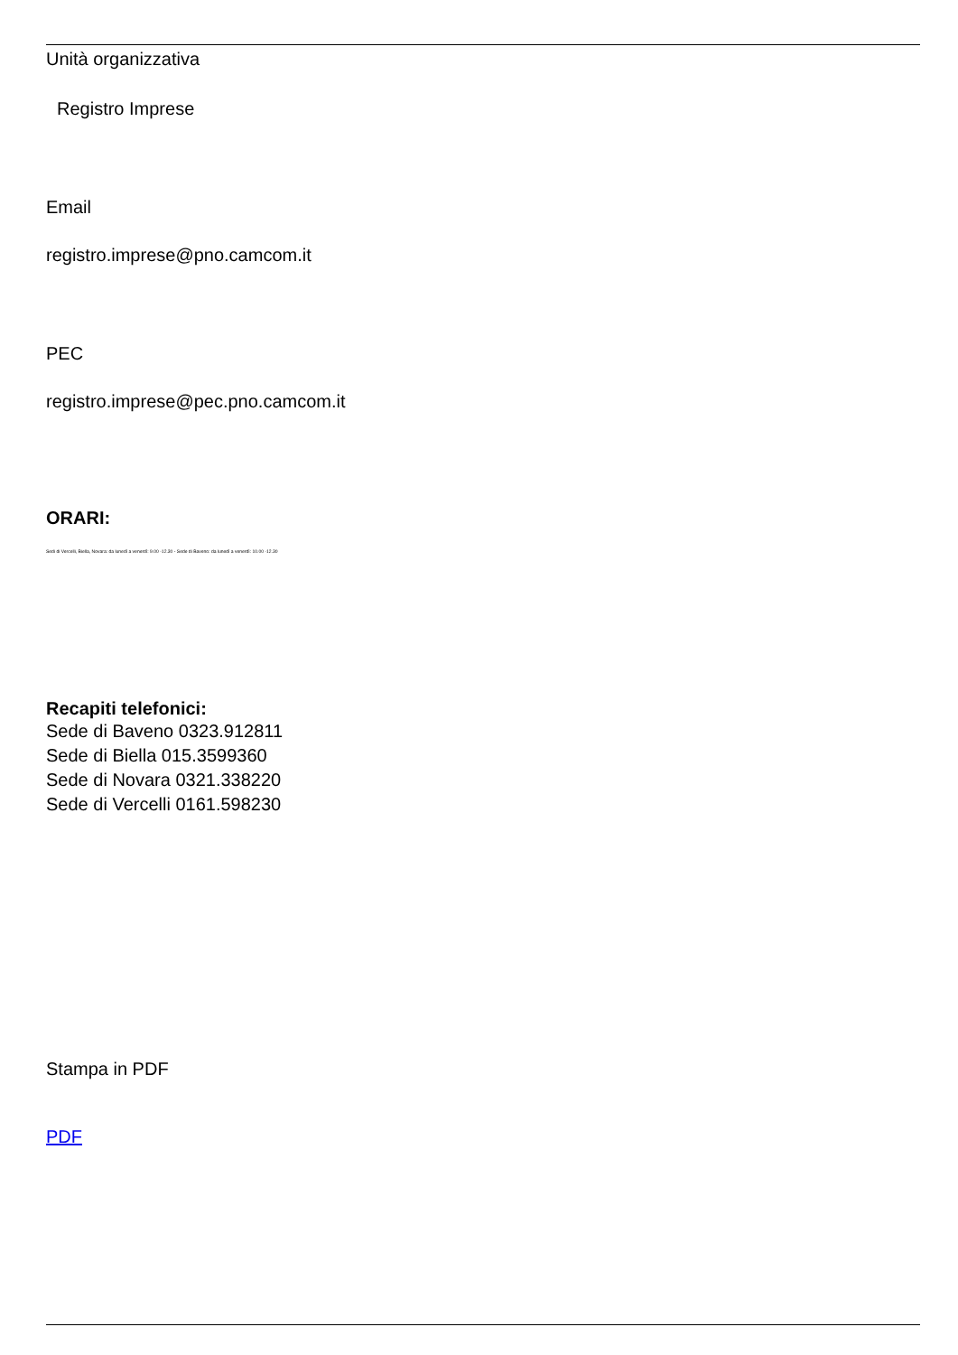Unità organizzativa
Registro Imprese
Email
registro.imprese@pno.camcom.it
PEC
registro.imprese@pec.pno.camcom.it
ORARI:
Sedi di Vercelli, Biella, Novara: da lunedì a venerdì: 9.00 -12.30 - Sede di Baveno: da lunedì a venerdì: 10.00 -12.30
Recapiti telefonici:
Sede di Baveno 0323.912811
Sede di Biella 015.3599360
Sede di Novara 0321.338220
Sede di Vercelli 0161.598230
Stampa in PDF
PDF